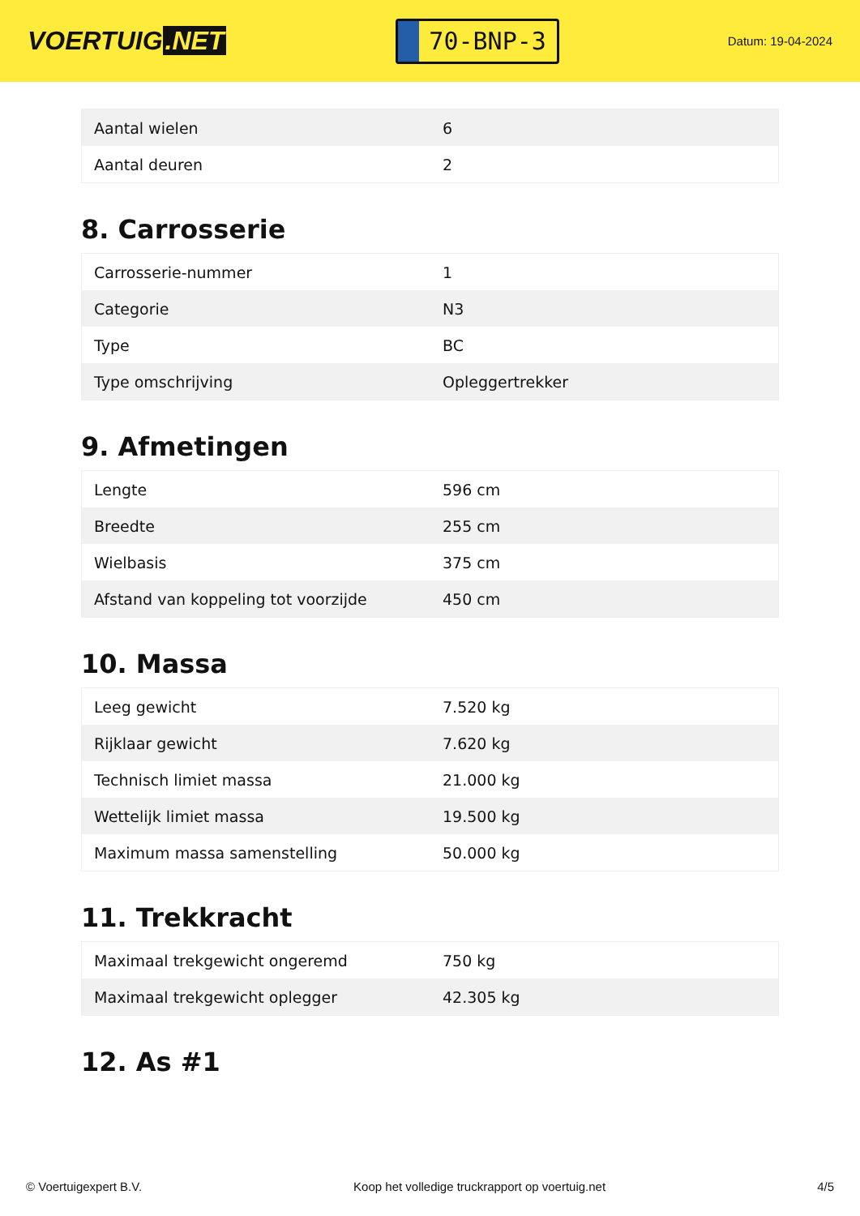VOERTUIG.NET
70-BNP-3
Datum: 19-04-2024
| Aantal wielen | 6 |
| Aantal deuren | 2 |
8. Carrosserie
| Carrosserie-nummer | 1 |
| Categorie | N3 |
| Type | BC |
| Type omschrijving | Opleggertrekker |
9. Afmetingen
| Lengte | 596 cm |
| Breedte | 255 cm |
| Wielbasis | 375 cm |
| Afstand van koppeling tot voorzijde | 450 cm |
10. Massa
| Leeg gewicht | 7.520 kg |
| Rijklaar gewicht | 7.620 kg |
| Technisch limiet massa | 21.000 kg |
| Wettelijk limiet massa | 19.500 kg |
| Maximum massa samenstelling | 50.000 kg |
11. Trekkracht
| Maximaal trekgewicht ongeremd | 750 kg |
| Maximaal trekgewicht oplegger | 42.305 kg |
12. As #1
© Voertuigexpert B.V. Koop het volledige truckrapport op voertuig.net 4/5